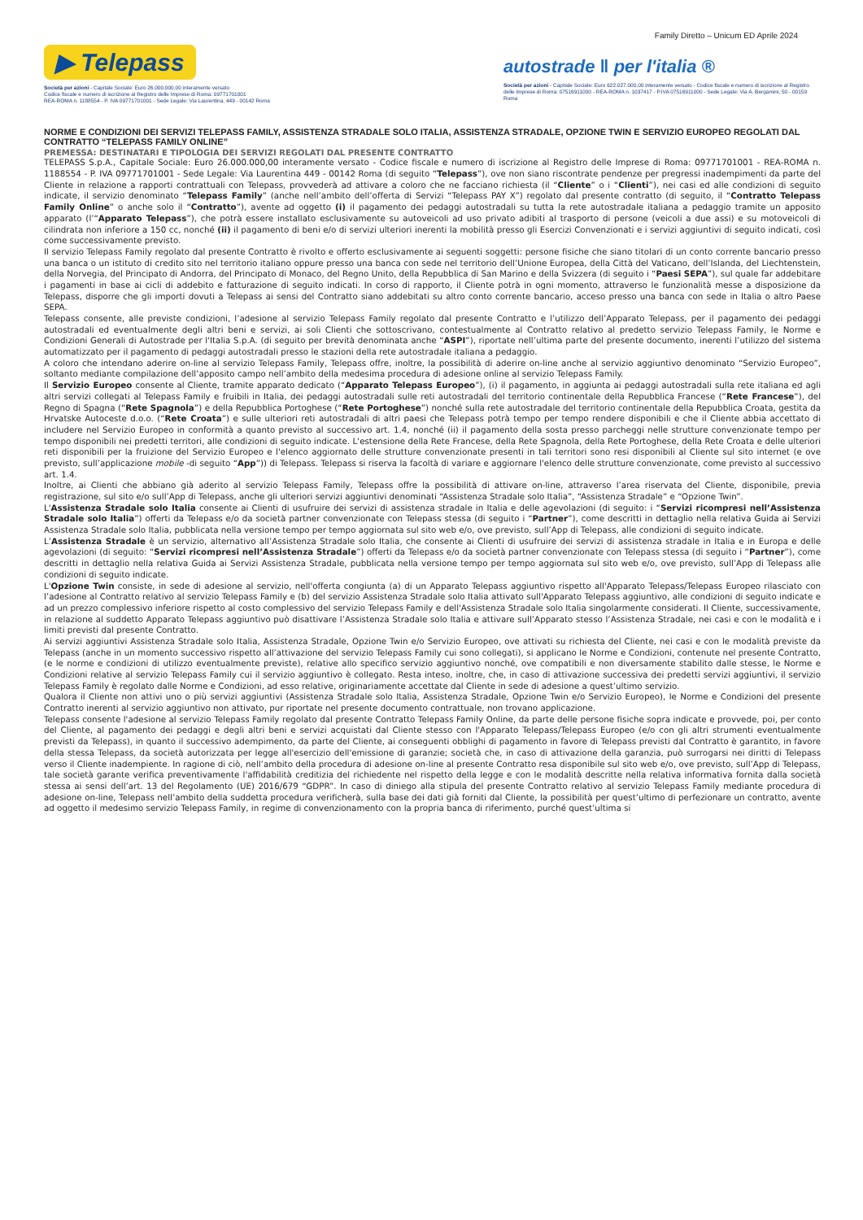Family Diretto – Unicum ED Aprile 2024
▶ Telepass
Società per azioni - Capitale Sociale: Euro 26.000.000,00 interamente versato
Codice fiscale e numero di iscrizione al Registro delle Imprese di Roma: 09771701001
REA-ROMA n. 1188554 - P. IVA 09771701001 - Sede Legale: Via Laurentina, 449 - 00142 Roma
autostrade ‖ per l'italia ®
Società per azioni - Capitale Sociale: Euro 622.027.000,00 interamente versato - Codice fiscale e numero di iscrizione al Registro delle Imprese di Roma: 07516911000 - REA-ROMA n. 1037417 - P.IVA 07516911000 - Sede Legale: Via A. Bergamini, 50 - 00159 Roma
NORME E CONDIZIONI DEI SERVIZI TELEPASS FAMILY, ASSISTENZA STRADALE SOLO ITALIA, ASSISTENZA STRADALE, OPZIONE TWIN E SERVIZIO EUROPEO REGOLATI DAL CONTRATTO “TELEPASS FAMILY ONLINE”
PREMESSA: DESTINATARI E TIPOLOGIA DEI SERVIZI REGOLATI DAL PRESENTE CONTRATTO
TELEPASS S.p.A., Capitale Sociale: Euro 26.000.000,00 interamente versato - Codice fiscale e numero di iscrizione al Registro delle Imprese di Roma: 09771701001 - REA-ROMA n. 1188554 - P. IVA 09771701001 - Sede Legale: Via Laurentina 449 - 00142 Roma (di seguito “Telepass”), ove non siano riscontrate pendenze per pregressi inadempimenti da parte del Cliente in relazione a rapporti contrattuali con Telepass, provvederà ad attivare a coloro che ne facciano richiesta (il “Cliente” o i “Clienti”), nei casi ed alle condizioni di seguito indicate, il servizio denominato “Telepass Family” (anche nell’ambito dell’offerta di Servizi “Telepass PAY X”) regolato dal presente contratto (di seguito, il “Contratto Telepass Family Online” o anche solo il “Contratto”), avente ad oggetto (i) il pagamento dei pedaggi autostradali su tutta la rete autostradale italiana a pedaggio tramite un apposito apparato (l’“Apparato Telepass”), che potrà essere installato esclusivamente su autoveicoli ad uso privato adibiti al trasporto di persone (veicoli a due assi) e su motoveicoli di cilindrata non inferiore a 150 cc, nonché (ii) il pagamento di beni e/o di servizi ulteriori inerenti la mobilità presso gli Esercizi Convenzionati e i servizi aggiuntivi di seguito indicati, così come successivamente previsto.
Il servizio Telepass Family regolato dal presente Contratto è rivolto e offerto esclusivamente ai seguenti soggetti: persone fisiche che siano titolari di un conto corrente bancario presso una banca o un istituto di credito sito nel territorio italiano oppure presso una banca con sede nel territorio dell’Unione Europea, della Città del Vaticano, dell’Islanda, del Liechtenstein, della Norvegia, del Principato di Andorra, del Principato di Monaco, del Regno Unito, della Repubblica di San Marino e della Svizzera (di seguito i “Paesi SEPA”), sul quale far addebitare i pagamenti in base ai cicli di addebito e fatturazione di seguito indicati. In corso di rapporto, il Cliente potrà in ogni momento, attraverso le funzionalità messe a disposizione da Telepass, disporre che gli importi dovuti a Telepass ai sensi del Contratto siano addebitati su altro conto corrente bancario, acceso presso una banca con sede in Italia o altro Paese SEPA.
Telepass consente, alle previste condizioni, l’adesione al servizio Telepass Family regolato dal presente Contratto e l’utilizzo dell’Apparato Telepass, per il pagamento dei pedaggi autostradali ed eventualmente degli altri beni e servizi, ai soli Clienti che sottoscrivano, contestualmente al Contratto relativo al predetto servizio Telepass Family, le Norme e Condizioni Generali di Autostrade per l'Italia S.p.A. (di seguito per brevità denominata anche “ASPI”), riportate nell’ultima parte del presente documento, inerenti l’utilizzo del sistema automatizzato per il pagamento di pedaggi autostradali presso le stazioni della rete autostradale italiana a pedaggio.
A coloro che intendano aderire on-line al servizio Telepass Family, Telepass offre, inoltre, la possibilità di aderire on-line anche al servizio aggiuntivo denominato “Servizio Europeo”, soltanto mediante compilazione dell’apposito campo nell’ambito della medesima procedura di adesione online al servizio Telepass Family.
Il Servizio Europeo consente al Cliente, tramite apparato dedicato (“Apparato Telepass Europeo”), (i) il pagamento, in aggiunta ai pedaggi autostradali sulla rete italiana ed agli altri servizi collegati al Telepass Family e fruibili in Italia, dei pedaggi autostradali sulle reti autostradali del territorio continentale della Repubblica Francese (“Rete Francese”), del Regno di Spagna (“Rete Spagnola”) e della Repubblica Portoghese (“Rete Portoghese”) nonché sulla rete autostradale del territorio continentale della Repubblica Croata, gestita da Hrvatske Autoceste d.o.o. (“Rete Croata”) e sulle ulteriori reti autostradali di altri paesi che Telepass potrà tempo per tempo rendere disponibili e che il Cliente abbia accettato di includere nel Servizio Europeo in conformità a quanto previsto al successivo art. 1.4, nonché (ii) il pagamento della sosta presso parcheggi nelle strutture convenzionate tempo per tempo disponibili nei predetti territori, alle condizioni di seguito indicate. L'estensione della Rete Francese, della Rete Spagnola, della Rete Portoghese, della Rete Croata e delle ulteriori reti disponibili per la fruizione del Servizio Europeo e l'elenco aggiornato delle strutture convenzionate presenti in tali territori sono resi disponibili al Cliente sul sito internet (e ove previsto, sull’applicazione mobile -di seguito “App”)) di Telepass. Telepass si riserva la facoltà di variare e aggiornare l'elenco delle strutture convenzionate, come previsto al successivo art. 1.4.
Inoltre, ai Clienti che abbiano già aderito al servizio Telepass Family, Telepass offre la possibilità di attivare on-line, attraverso l’area riservata del Cliente, disponibile, previa registrazione, sul sito e/o sull’App di Telepass, anche gli ulteriori servizi aggiuntivi denominati “Assistenza Stradale solo Italia”, “Assistenza Stradale” e “Opzione Twin”.
L'Assistenza Stradale solo Italia consente ai Clienti di usufruire dei servizi di assistenza stradale in Italia e delle agevolazioni (di seguito: i “Servizi ricompresi nell’Assistenza Stradale solo Italia”) offerti da Telepass e/o da società partner convenzionate con Telepass stessa (di seguito i “Partner”), come descritti in dettaglio nella relativa Guida ai Servizi Assistenza Stradale solo Italia, pubblicata nella versione tempo per tempo aggiornata sul sito web e/o, ove previsto, sull’App di Telepass, alle condizioni di seguito indicate.
L’Assistenza Stradale è un servizio, alternativo all’Assistenza Stradale solo Italia, che consente ai Clienti di usufruire dei servizi di assistenza stradale in Italia e in Europa e delle agevolazioni (di seguito: “Servizi ricompresi nell’Assistenza Stradale”) offerti da Telepass e/o da società partner convenzionate con Telepass stessa (di seguito i “Partner”), come descritti in dettaglio nella relativa Guida ai Servizi Assistenza Stradale, pubblicata nella versione tempo per tempo aggiornata sul sito web e/o, ove previsto, sull’App di Telepass alle condizioni di seguito indicate.
L'Opzione Twin consiste, in sede di adesione al servizio, nell'offerta congiunta (a) di un Apparato Telepass aggiuntivo rispetto all'Apparato Telepass/Telepass Europeo rilasciato con l’adesione al Contratto relativo al servizio Telepass Family e (b) del servizio Assistenza Stradale solo Italia attivato sull'Apparato Telepass aggiuntivo, alle condizioni di seguito indicate e ad un prezzo complessivo inferiore rispetto al costo complessivo del servizio Telepass Family e dell'Assistenza Stradale solo Italia singolarmente considerati. Il Cliente, successivamente, in relazione al suddetto Apparato Telepass aggiuntivo può disattivare l’Assistenza Stradale solo Italia e attivare sull’Apparato stesso l’Assistenza Stradale, nei casi e con le modalità e i limiti previsti dal presente Contratto.
Ai servizi aggiuntivi Assistenza Stradale solo Italia, Assistenza Stradale, Opzione Twin e/o Servizio Europeo, ove attivati su richiesta del Cliente, nei casi e con le modalità previste da Telepass (anche in un momento successivo rispetto all’attivazione del servizio Telepass Family cui sono collegati), si applicano le Norme e Condizioni, contenute nel presente Contratto, (e le norme e condizioni di utilizzo eventualmente previste), relative allo specifico servizio aggiuntivo nonché, ove compatibili e non diversamente stabilito dalle stesse, le Norme e Condizioni relative al servizio Telepass Family cui il servizio aggiuntivo è collegato. Resta inteso, inoltre, che, in caso di attivazione successiva dei predetti servizi aggiuntivi, il servizio Telepass Family è regolato dalle Norme e Condizioni, ad esso relative, originariamente accettate dal Cliente in sede di adesione a quest’ultimo servizio.
Qualora il Cliente non attivi uno o più servizi aggiuntivi (Assistenza Stradale solo Italia, Assistenza Stradale, Opzione Twin e/o Servizio Europeo), le Norme e Condizioni del presente Contratto inerenti al servizio aggiuntivo non attivato, pur riportate nel presente documento contrattuale, non trovano applicazione.
Telepass consente l'adesione al servizio Telepass Family regolato dal presente Contratto Telepass Family Online, da parte delle persone fisiche sopra indicate e provvede, poi, per conto del Cliente, al pagamento dei pedaggi e degli altri beni e servizi acquistati dal Cliente stesso con l'Apparato Telepass/Telepass Europeo (e/o con gli altri strumenti eventualmente previsti da Telepass), in quanto il successivo adempimento, da parte del Cliente, ai conseguenti obblighi di pagamento in favore di Telepass previsti dal Contratto è garantito, in favore della stessa Telepass, da società autorizzata per legge all'esercizio dell'emissione di garanzie; società che, in caso di attivazione della garanzia, può surrogarsi nei diritti di Telepass verso il Cliente inadempiente. In ragione di ciò, nell’ambito della procedura di adesione on-line al presente Contratto resa disponibile sul sito web e/o, ove previsto, sull’App di Telepass, tale società garante verifica preventivamente l'affidabilità creditizia del richiedente nel rispetto della legge e con le modalità descritte nella relativa informativa fornita dalla società stessa ai sensi dell’art. 13 del Regolamento (UE) 2016/679 “GDPR”. In caso di diniego alla stipula del presente Contratto relativo al servizio Telepass Family mediante procedura di adesione on-line, Telepass nell’ambito della suddetta procedura verificherà, sulla base dei dati già forniti dal Cliente, la possibilità per quest’ultimo di perfezionare un contratto, avente ad oggetto il medesimo servizio Telepass Family, in regime di convenzionamento con la propria banca di riferimento, purché quest’ultima si